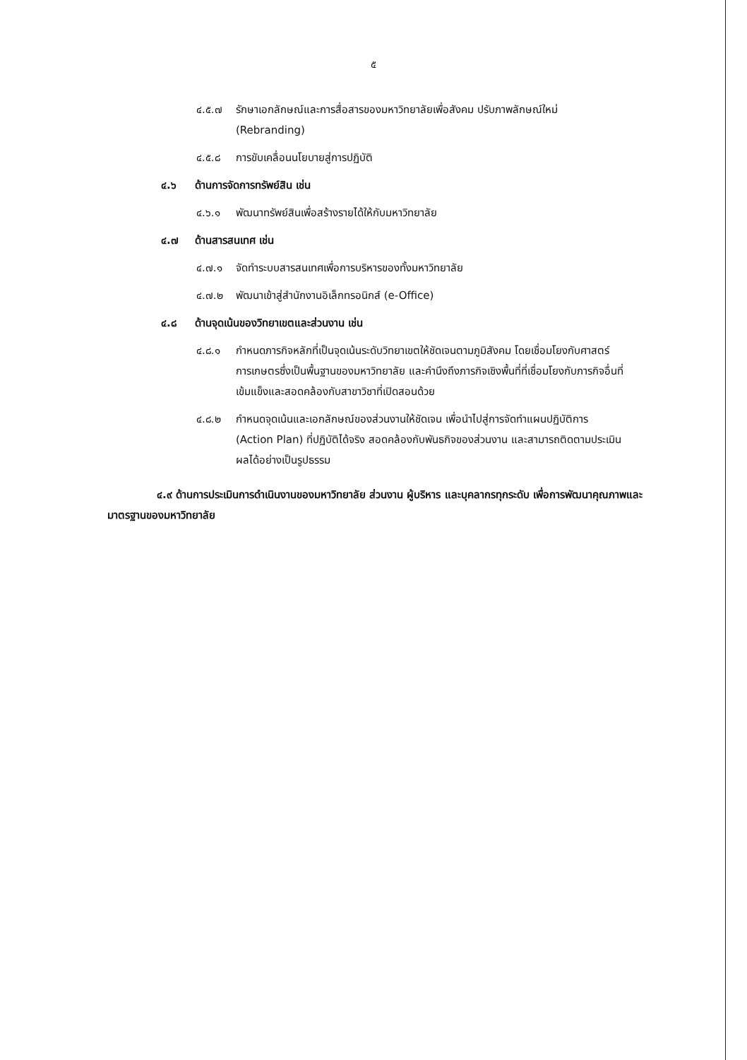๕
๔.๕.๗ รักษาเอกลักษณ์และการสื่อสารของมหาวิทยาลัยเพื่อสังคม ปรับภาพลักษณ์ใหม่ (Rebranding)
๔.๕.๘ การขับเคลื่อนนโยบายสู่การปฏิบัติ
๔.๖ ด้านการจัดการทรัพย์สิน เช่น
๔.๖.๑ พัฒนาทรัพย์สินเพื่อสร้างรายได้ให้กับมหาวิทยาลัย
๔.๗ ด้านสารสนเทศ เช่น
๔.๗.๑ จัดทำระบบสารสนเทศเพื่อการบริหารของทั้งมหาวิทยาลัย
๔.๗.๒ พัฒนาเข้าสู่สำนักงานอิเล็กทรอนิกส์ (e-Office)
๔.๘ ด้านจุดเน้นของวิทยาเขตและส่วนงาน เช่น
๔.๘.๑ กำหนดภารกิจหลักที่เป็นจุดเน้นระดับวิทยาเขตให้ชัดเจนตามภูมิสังคม โดยเชื่อมโยงกับศาสตร์การเกษตรซึ่งเป็นพื้นฐานของมหาวิทยาลัย และคำนึงถึงภารกิจเชิงพื้นที่ที่เชื่อมโยงกับภารกิจอื่นที่เข้มแข็งและสอดคล้องกับสาขาวิชาที่เปิดสอนด้วย
๔.๘.๒ กำหนดจุดเน้นและเอกลักษณ์ของส่วนงานให้ชัดเจน เพื่อนำไปสู่การจัดทำแผนปฏิบัติการ (Action Plan) ที่ปฏิบัติได้จริง สอดคล้องกับพันธกิจของส่วนงาน และสามารถติดตามประเมินผลได้อย่างเป็นรูปธรรม
๔.๙ ด้านการประเมินการดำเนินงานของมหาวิทยาลัย ส่วนงาน ผู้บริหาร และบุคลากรทุกระดับ เพื่อการพัฒนาคุณภาพและมาตรฐานของมหาวิทยาลัย